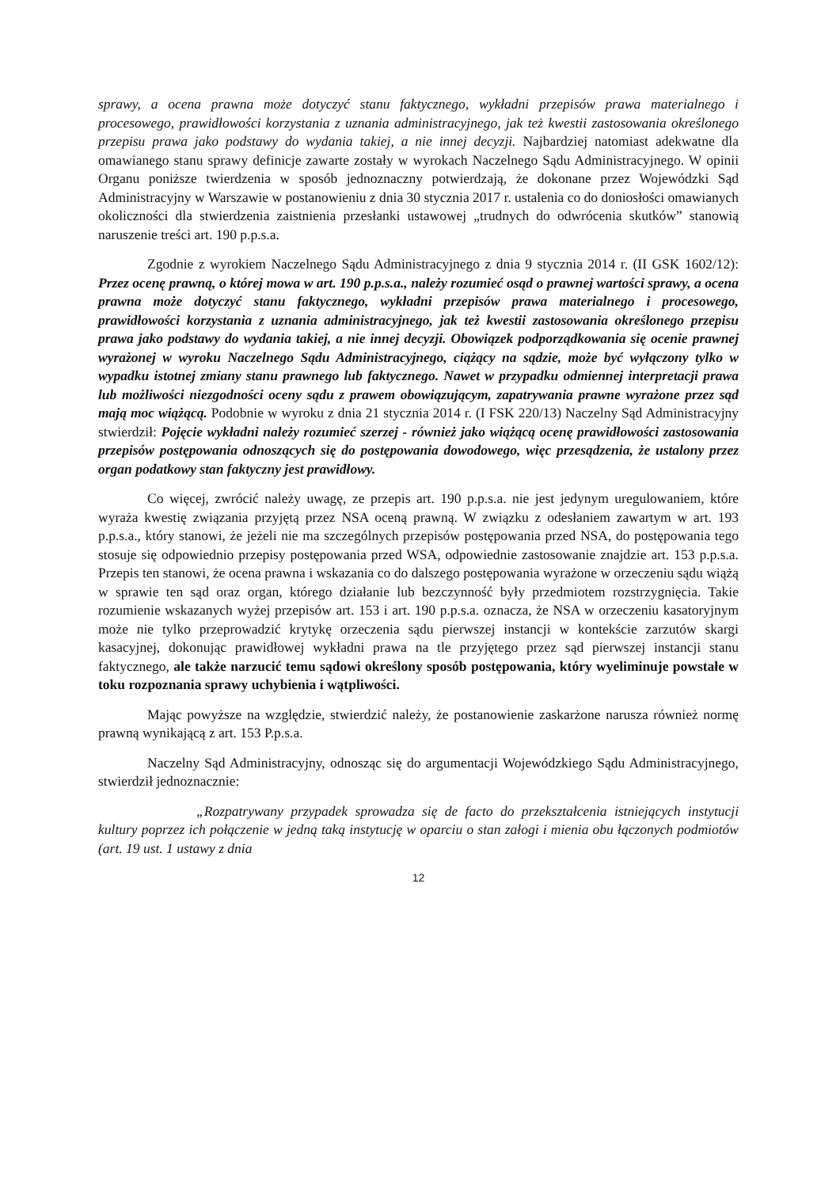sprawy, a ocena prawna może dotyczyć stanu faktycznego, wykładni przepisów prawa materialnego i procesowego, prawidłowości korzystania z uznania administracyjnego, jak też kwestii zastosowania określonego przepisu prawa jako podstawy do wydania takiej, a nie innej decyzji. Najbardziej natomiast adekwatne dla omawianego stanu sprawy definicje zawarte zostały w wyrokach Naczelnego Sądu Administracyjnego. W opinii Organu poniższe twierdzenia w sposób jednoznaczny potwierdzają, że dokonane przez Wojewódzki Sąd Administracyjny w Warszawie w postanowieniu z dnia 30 stycznia 2017 r. ustalenia co do doniosłości omawianych okoliczności dla stwierdzenia zaistnienia przesłanki ustawowej „trudnych do odwrócenia skutków” stanowią naruszenie treści art. 190 p.p.s.a.
Zgodnie z wyrokiem Naczelnego Sądu Administracyjnego z dnia 9 stycznia 2014 r. (II GSK 1602/12): Przez ocenę prawną, o której mowa w art. 190 p.p.s.a., należy rozumieć osąd o prawnej wartości sprawy, a ocena prawna może dotyczyć stanu faktycznego, wykładni przepisów prawa materialnego i procesowego, prawidłowości korzystania z uznania administracyjnego, jak też kwestii zastosowania określonego przepisu prawa jako podstawy do wydania takiej, a nie innej decyzji. Obowiązek podporządkowania się ocenie prawnej wyrażonej w wyroku Naczelnego Sądu Administracyjnego, ciążący na sądzie, może być wyłączony tylko w wypadku istotnej zmiany stanu prawnego lub faktycznego. Nawet w przypadku odmiennej interpretacji prawa lub możliwości niezgodności oceny sądu z prawem obowiązującym, zapatrywania prawne wyrażone przez sąd mają moc wiążącą. Podobnie w wyroku z dnia 21 stycznia 2014 r. (I FSK 220/13) Naczelny Sąd Administracyjny stwierdził: Pojęcie wykładni należy rozumieć szerzej - również jako wiążącą ocenę prawidłowości zastosowania przepisów postępowania odnoszących się do postępowania dowodowego, więc przesądzenia, że ustalony przez organ podatkowy stan faktyczny jest prawidłowy.
Co więcej, zwrócić należy uwagę, ze przepis art. 190 p.p.s.a. nie jest jedynym uregulowaniem, które wyraża kwestię związania przyjętą przez NSA oceną prawną. W związku z odesłaniem zawartym w art. 193 p.p.s.a., który stanowi, że jeżeli nie ma szczególnych przepisów postępowania przed NSA, do postępowania tego stosuje się odpowiednio przepisy postępowania przed WSA, odpowiednie zastosowanie znajdzie art. 153 p.p.s.a. Przepis ten stanowi, że ocena prawna i wskazania co do dalszego postępowania wyrażone w orzeczeniu sądu wiążą w sprawie ten sąd oraz organ, którego działanie lub bezczynność były przedmiotem rozstrzygnięcia. Takie rozumienie wskazanych wyżej przepisów art. 153 i art. 190 p.p.s.a. oznacza, że NSA w orzeczeniu kasatoryjnym może nie tylko przeprowadzić krytykę orzeczenia sądu pierwszej instancji w kontekście zarzutów skargi kasacyjnej, dokonując prawidłowej wykładni prawa na tle przyjętego przez sąd pierwszej instancji stanu faktycznego, ale także narzucić temu sądowi określony sposób postępowania, który wyeliminuje powstałe w toku rozpoznania sprawy uchybienia i wątpliwości.
Mając powyższe na względzie, stwierdzić należy, że postanowienie zaskarżone narusza również normę prawną wynikającą z art. 153 P.p.s.a.
Naczelny Sąd Administracyjny, odnosząc się do argumentacji Wojewódzkiego Sądu Administracyjnego, stwierdził jednoznacznie:
„Rozpatrywany przypadek sprowadza się de facto do przekształcenia istniejących instytucji kultury poprzez ich połączenie w jedną taką instytucję w oparciu o stan załogi i mienia obu łączonych podmiotów (art. 19 ust. 1 ustawy z dnia
12